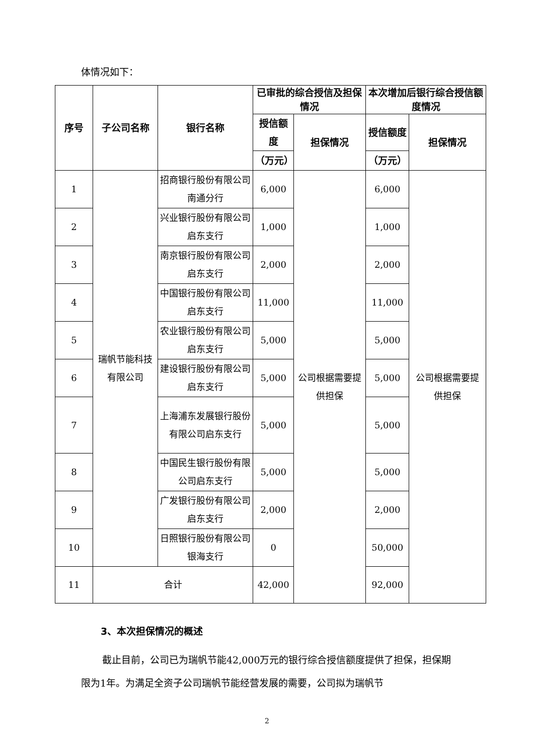体情况如下：
| 序号 | 子公司名称 | 银行名称 | 已审批的综合授信及担保情况 | | 本次增加后银行综合授信额度情况 | |
| --- | --- | --- | --- | --- | --- | --- |
| | | | 授信额度 | 担保情况 | 授信额度 | 担保情况 |
| | | | （万元） | | （万元） | |
| 1 | 瑞帆节能科技有限公司 | 招商银行股份有限公司南通分行 | 6,000 | 公司根据需要提供担保 | 6,000 | 公司根据需要提供担保 |
| 2 | | 兴业银行股份有限公司启东支行 | 1,000 | | 1,000 | |
| 3 | | 南京银行股份有限公司启东支行 | 2,000 | | 2,000 | |
| 4 | | 中国银行股份有限公司启东支行 | 11,000 | | 11,000 | |
| 5 | | 农业银行股份有限公司启东支行 | 5,000 | | 5,000 | |
| 6 | | 建设银行股份有限公司启东支行 | 5,000 | | 5,000 | |
| 7 | | 上海浦东发展银行股份有限公司启东支行 | 5,000 | | 5,000 | |
| 8 | | 中国民生银行股份有限公司启东支行 | 5,000 | | 5,000 | |
| 9 | | 广发银行股份有限公司启东支行 | 2,000 | | 2,000 | |
| 10 | | 日照银行股份有限公司银海支行 | 0 | | 50,000 | |
| 11 | 合计 | | 42,000 | | 92,000 | |
3、本次担保情况的概述
截止目前，公司已为瑞帆节能42,000万元的银行综合授信额度提供了担保，担保期限为1年。为满足全资子公司瑞帆节能经营发展的需要，公司拟为瑞帆节
2